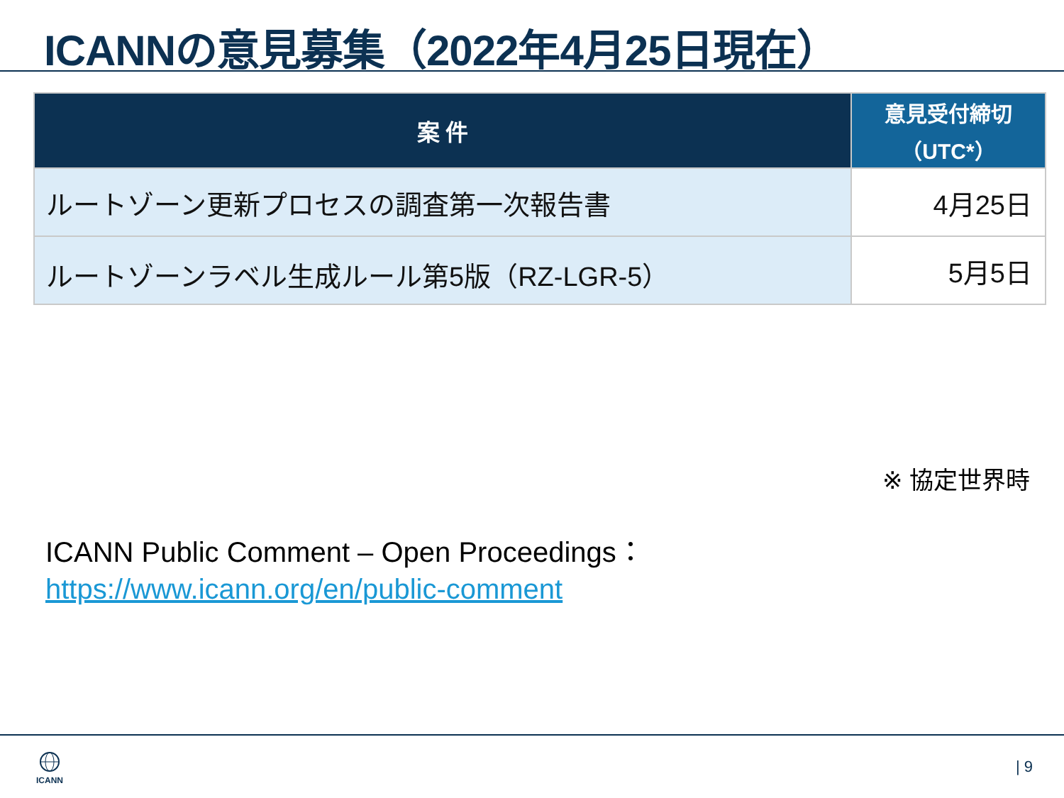ICANNの意見募集（2022年4月25日現在）
| 案 件 | 意見受付締切 （UTC*） |
| --- | --- |
| ルートゾーン更新プロセスの調査第一次報告書 | 4月25日 |
| ルートゾーンラベル生成ルール第5版（RZ-LGR-5） | 5月5日 |
※ 協定世界時
ICANN Public Comment – Open Proceedings：
https://www.icann.org/en/public-comment
ICANN | 9